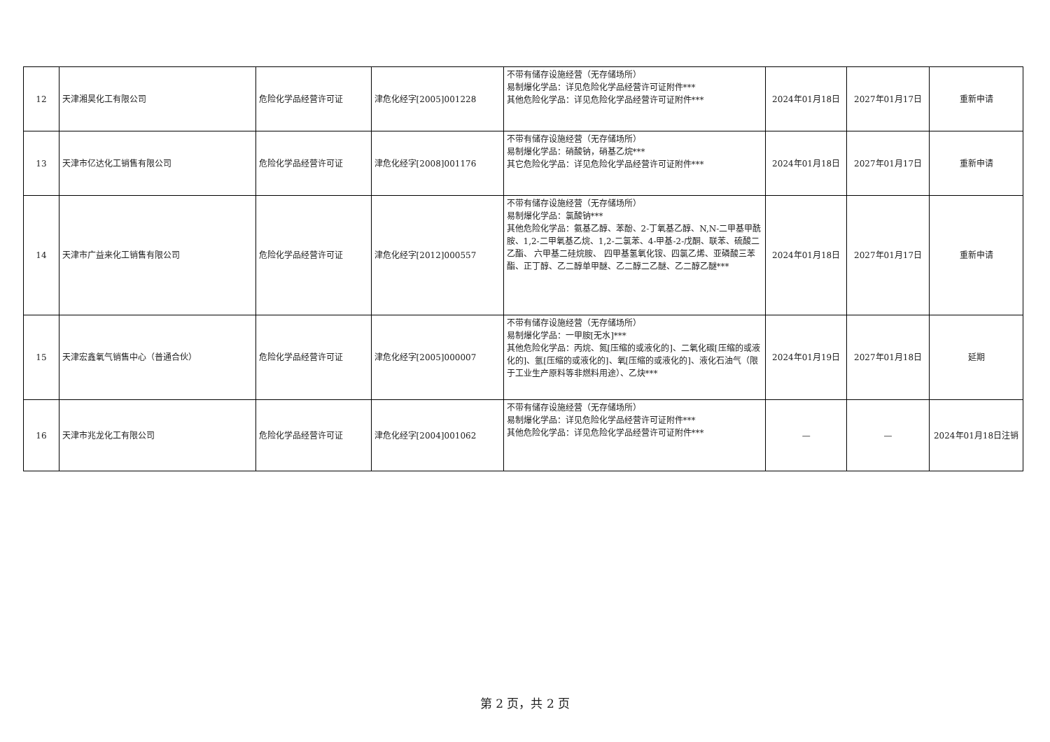| 12 | 天津湘昊化工有限公司 | 危险化学品经营许可证 | 津危化经字[2005]001228 | 不带有储存设施经营（无存储场所） 易制爆化学品：详见危险化学品经营许可证附件*** 其他危险化学品：详见危险化学品经营许可证附件*** | 2024年01月18日 | 2027年01月17日 | 重新申请 |
| 13 | 天津市亿达化工销售有限公司 | 危险化学品经营许可证 | 津危化经字[2008]001176 | 不带有储存设施经营（无存储场所） 易制爆化学品：硝酸钠，硝基乙烷*** 其它危险化学品：详见危险化学品经营许可证附件*** | 2024年01月18日 | 2027年01月17日 | 重新申请 |
| 14 | 天津市广益来化工销售有限公司 | 危险化学品经营许可证 | 津危化经字[2012]000557 | 不带有储存设施经营（无存储场所） 易制爆化学品：氯酸钠*** 其他危险化学品：氨基乙醇、苯酚、2-丁氧基乙醇、N,N-二甲基甲酰胺、1,2-二甲氧基乙烷、1,2-二氯苯、4-甲基-2-戊酮、联苯、硫酸二乙酯、 六甲基二硅烷胺、 四甲基氢氧化铵、四氯乙烯、亚磷酸三苯酯、正丁醇、乙二醇单甲醚、乙二醇二乙醚、乙二醇乙醚*** | 2024年01月18日 | 2027年01月17日 | 重新申请 |
| 15 | 天津宏鑫氧气销售中心（普通合伙） | 危险化学品经营许可证 | 津危化经字[2005]000007 | 不带有储存设施经营（无存储场所） 易制爆化学品：一甲胺[无水]*** 其他危险化学品：丙烷、氮[压缩的或液化的]、二氧化碳[压缩的或液化的]、氩[压缩的或液化的]、氧[压缩的或液化的]、液化石油气（限于工业生产原料等非燃料用途）、乙炔*** | 2024年01月19日 | 2027年01月18日 | 延期 |
| 16 | 天津市兆龙化工有限公司 | 危险化学品经营许可证 | 津危化经字[2004]001062 | 不带有储存设施经营（无存储场所） 易制爆化学品：详见危险化学品经营许可证附件*** 其他危险化学品：详见危险化学品经营许可证附件*** | — | — | 2024年01月18日注销 |
第 2 页，共 2 页